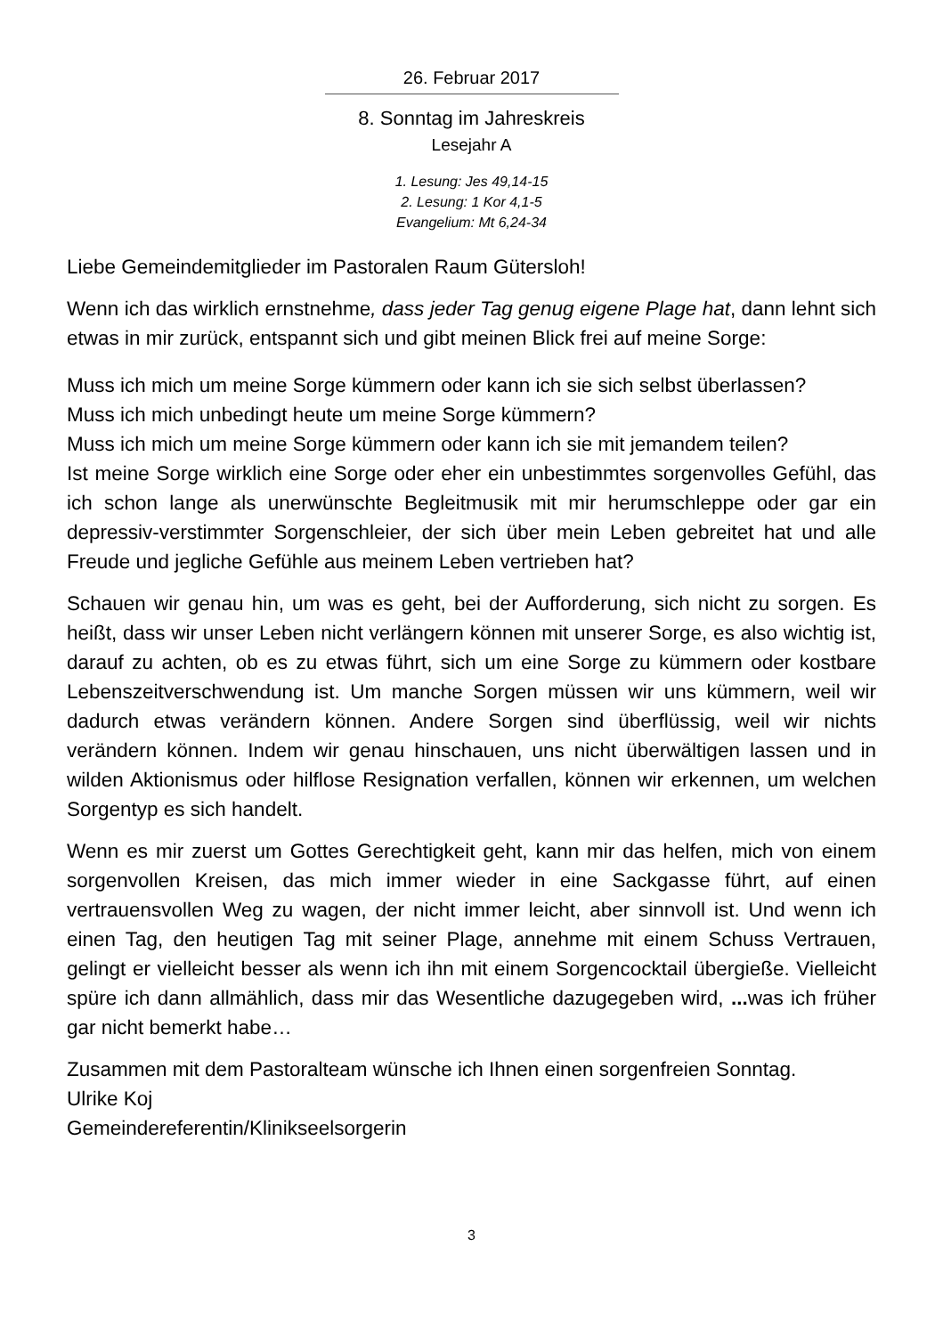26. Februar 2017
8. Sonntag im Jahreskreis
Lesejahr A
1. Lesung: Jes 49,14-15
2. Lesung: 1 Kor 4,1-5
Evangelium: Mt 6,24-34
Liebe Gemeindemitglieder im Pastoralen Raum Gütersloh!
Wenn ich das wirklich ernstnehme, dass jeder Tag genug eigene Plage hat, dann lehnt sich etwas in mir zurück, entspannt sich und gibt meinen Blick frei auf meine Sorge:
Muss ich mich um meine Sorge kümmern oder kann ich sie sich selbst überlassen?
Muss ich mich unbedingt heute um meine Sorge kümmern?
Muss ich mich um meine Sorge kümmern oder kann ich sie mit jemandem teilen?
Ist meine Sorge wirklich eine Sorge oder eher ein unbestimmtes sorgenvolles Gefühl, das ich schon lange als unerwünschte Begleitmusik mit mir herumschleppe oder gar ein depressiv-verstimmter Sorgenschleier, der sich über mein Leben gebreitet hat und alle Freude und jegliche Gefühle aus meinem Leben vertrieben hat?
Schauen wir genau hin, um was es geht, bei der Aufforderung, sich nicht zu sorgen. Es heißt, dass wir unser Leben nicht verlängern können mit unserer Sorge, es also wichtig ist, darauf zu achten, ob es zu etwas führt, sich um eine Sorge zu kümmern oder kostbare Lebenszeitverschwendung ist. Um manche Sorgen müssen wir uns kümmern, weil wir dadurch etwas verändern können. Andere Sorgen sind überflüssig, weil wir nichts verändern können. Indem wir genau hinschauen, uns nicht überwältigen lassen und in wilden Aktionismus oder hilflose Resignation verfallen, können wir erkennen, um welchen Sorgentyp es sich handelt.
Wenn es mir zuerst um Gottes Gerechtigkeit geht, kann mir das helfen, mich von einem sorgenvollen Kreisen, das mich immer wieder in eine Sackgasse führt, auf einen vertrauensvollen Weg zu wagen, der nicht immer leicht, aber sinnvoll ist. Und wenn ich einen Tag, den heutigen Tag mit seiner Plage, annehme mit einem Schuss Vertrauen, gelingt er vielleicht besser als wenn ich ihn mit einem Sorgencocktail übergieße. Vielleicht spüre ich dann allmählich, dass mir das Wesentliche dazugegeben wird, ... was ich früher gar nicht bemerkt habe…
Zusammen mit dem Pastoralteam wünsche ich Ihnen einen sorgenfreien Sonntag.
Ulrike Koj
Gemeindereferentin/Klinikseelsorgerin
3